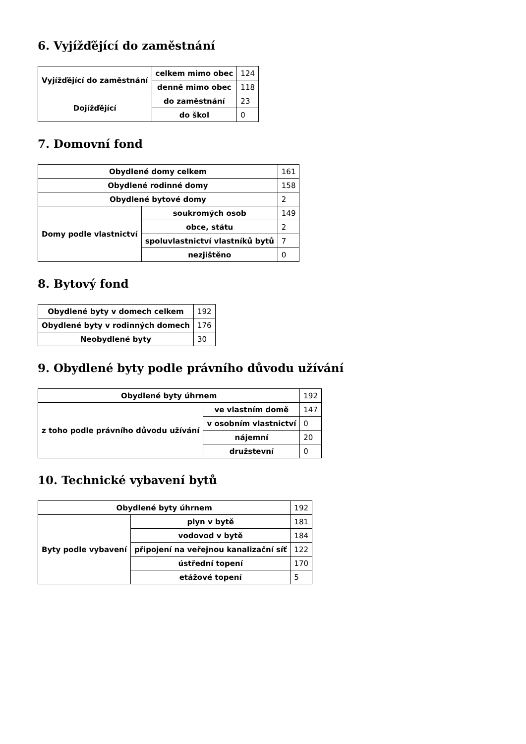6. Vyjížďějící do zaměstnání
| Vyjížďějící do zaměstnání | celkem mimo obec | 124 |
| | denně mimo obec | 118 |
| Dojížďějící | do zaměstnání | 23 |
| | do škol | 0 |
7. Domovní fond
| Obydlené domy celkem | | 161 |
| Obydlené rodinné domy | | 158 |
| Obydlené bytové domy | | 2 |
| Domy podle vlastnictví | soukromých osob | 149 |
| | obce, státu | 2 |
| | spoluvlastnictví vlastníků bytů | 7 |
| | nezjištěno | 0 |
8. Bytový fond
| Obydlené byty v domech celkem | 192 |
| Obydlené byty v rodinných domech | 176 |
| Neobydlené byty | 30 |
9. Obydlené byty podle právního důvodu užívání
| Obydlené byty úhrnem | | 192 |
| z toho podle právního důvodu užívání | ve vlastním domě | 147 |
| | v osobním vlastnictví | 0 |
| | nájemní | 20 |
| | družstevní | 0 |
10. Technické vybavení bytů
| Obydlené byty úhrnem | | 192 |
| Byty podle vybavení | plyn v bytě | 181 |
| | vodovod v bytě | 184 |
| | připojení na veřejnou kanalizační síť | 122 |
| | ústřední topení | 170 |
| | etážové topení | 5 |